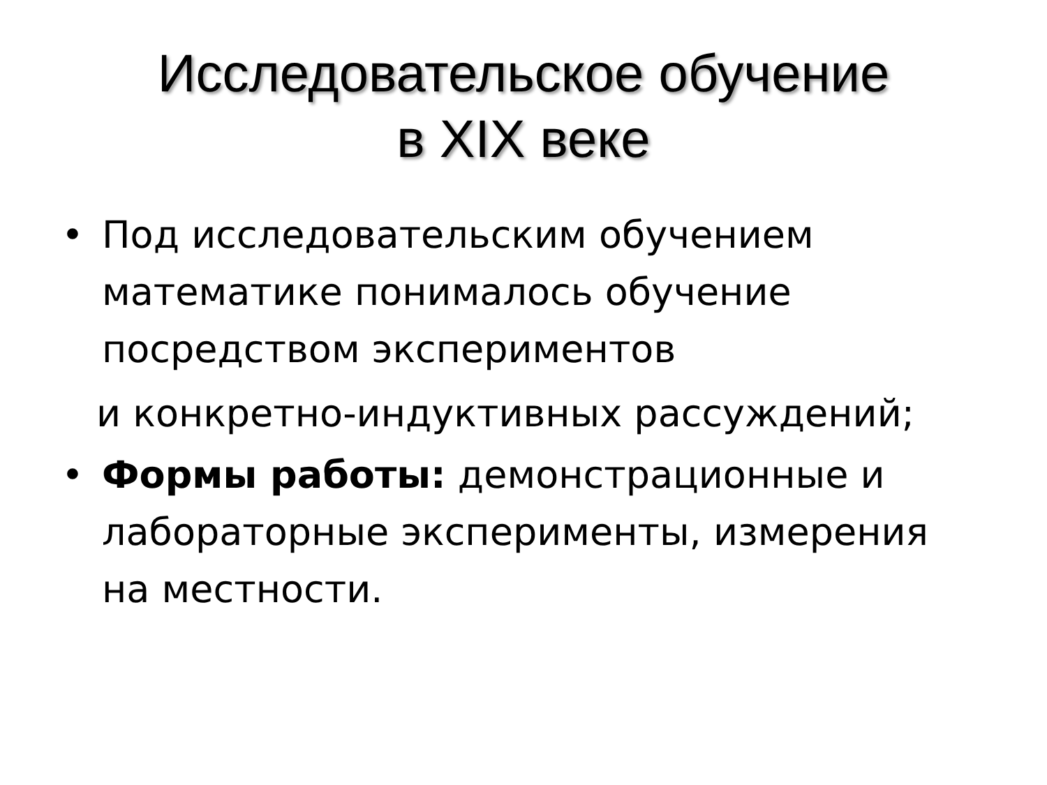Исследовательское обучение
в XIX веке
• Под исследовательским обучением математике понималось обучение посредством экспериментов
и конкретно-индуктивных рассуждений;
• Формы работы: демонстрационные и лабораторные эксперименты, измерения на местности.